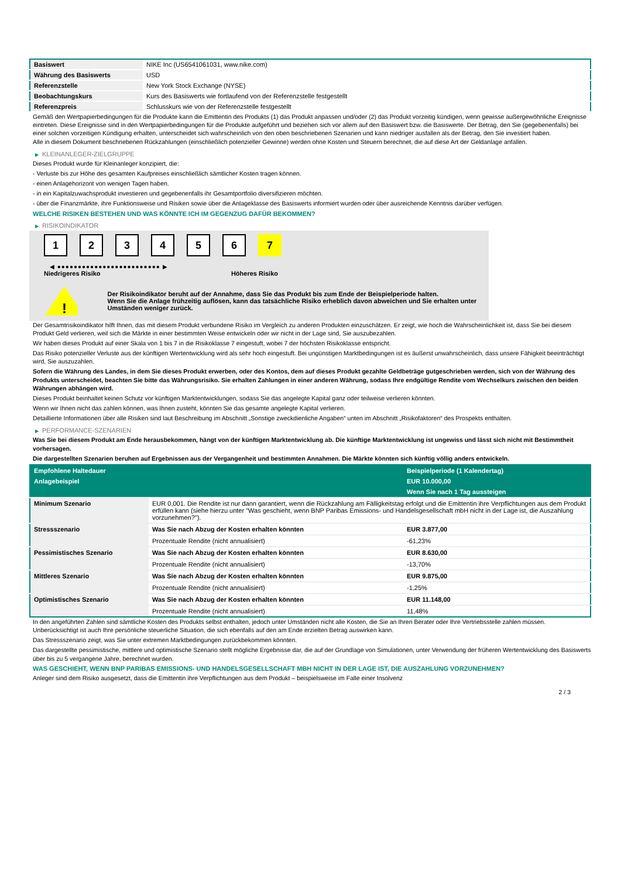| Basiswert | NIKE Inc (US6541061031, www.nike.com) |
| Währung des Basiswerts | USD |
| Referenzstelle | New York Stock Exchange (NYSE) |
| Beobachtungskurs | Kurs des Basiswerts wie fortlaufend von der Referenzstelle festgestellt |
| Referenzpreis | Schlusskurs wie von der Referenzstelle festgestellt |
Gemäß den Wertpapierbedingungen für die Produkte kann die Emittentin des Produkts (1) das Produkt anpassen und/oder (2) das Produkt vorzeitig kündigen, wenn gewisse außergewöhnliche Ereignisse eintreten. Diese Ereignisse sind in den Wertpapierbedingungen für die Produkte aufgeführt und beziehen sich vor allem auf den Basiswert bzw. die Basiswerte. Der Betrag, den Sie (gegebenenfalls) bei einer solchen vorzeitigen Kündigung erhalten, unterscheidet sich wahrscheinlich von den oben beschriebenen Szenarien und kann niedriger ausfallen als der Betrag, den Sie investiert haben.
Alle in diesem Dokument beschriebenen Rückzahlungen (einschließlich potenzieller Gewinne) werden ohne Kosten und Steuern berechnet, die auf diese Art der Geldanlage anfallen.
▶ KLEINANLEGER-ZIELGRUPPE
Dieses Produkt wurde für Kleinanleger konzipiert, die:
- Verluste bis zur Höhe des gesamten Kaufpreises einschließlich sämtlicher Kosten tragen können.
- einen Anlagehorizont von wenigen Tagen haben.
- in ein Kapitalzuwachsprodukt investieren und gegebenenfalls ihr Gesamtportfolio diversifizieren möchten.
- über die Finanzmärkte, ihre Funktionsweise und Risiken sowie über die Anlageklasse des Basiswerts informiert wurden oder über ausreichende Kenntnis darüber verfügen.
WELCHE RISIKEN BESTEHEN UND WAS KÖNNTE ICH IM GEGENZUG DAFÜR BEKOMMEN?
▶ RISIKOINDIKATOR
123456 7
◀ ●●●●●●●●●●●●●●●●●●●●●●●●● ▶
Niedrigeres Risiko Höheres Risiko
!
Der Risikoindikator beruht auf der Annahme, dass Sie das Produkt bis zum Ende der Beispielperiode halten.
Wenn Sie die Anlage frühzeitig auflösen, kann das tatsächliche Risiko erheblich davon abweichen und Sie erhalten unter Umständen weniger zurück.
Der Gesamtrisikoindikator hilft Ihnen, das mit diesem Produkt verbundene Risiko im Vergleich zu anderen Produkten einzuschätzen. Er zeigt, wie hoch die Wahrscheinlichkeit ist, dass Sie bei diesem Produkt Geld verlieren, weil sich die Märkte in einer bestimmten Weise entwickeln oder wir nicht in der Lage sind, Sie auszubezahlen.
Wir haben dieses Produkt auf einer Skala von 1 bis 7 in die Risikoklasse 7 eingestuft, wobei 7 der höchsten Risikoklasse entspricht.
Das Risiko potenzieller Verluste aus der künftigen Wertentwicklung wird als sehr hoch eingestuft. Bei ungünstigen Marktbedingungen ist es äußerst unwahrscheinlich, dass unsere Fähigkeit beeinträchtigt wird, Sie auszuzahlen.
Sofern die Währung des Landes, in dem Sie dieses Produkt erwerben, oder des Kontos, dem auf dieses Produkt gezahlte Geldbeträge gutgeschrieben werden, sich von der Währung des Produkts unterscheidet, beachten Sie bitte das Währungsrisiko. Sie erhalten Zahlungen in einer anderen Währung, sodass Ihre endgültige Rendite vom Wechselkurs zwischen den beiden Währungen abhängen wird.
Dieses Produkt beinhaltet keinen Schutz vor künftigen Marktentwicklungen, sodass Sie das angelegte Kapital ganz oder teilweise verlieren könnten.
Wenn wir Ihnen nicht das zahlen können, was Ihnen zusteht, könnten Sie das gesamte angelegte Kapital verlieren.
Detaillierte Informationen über alle Risiken sind laut Beschreibung im Abschnitt „Sonstige zweckdienliche Angaben“ unten im Abschnitt „Risikofaktoren“ des Prospekts enthalten.
▶ PERFORMANCE-SZENARIEN
Was Sie bei diesem Produkt am Ende herausbekommen, hängt von der künftigen Marktentwicklung ab. Die künftige Marktentwicklung ist ungewiss und lässt sich nicht mit Bestimmtheit vorhersagen.
Die dargestellten Szenarien beruhen auf Ergebnissen aus der Vergangenheit und bestimmten Annahmen. Die Märkte könnten sich künftig völlig anders entwickeln.
| Empfohlene Haltedauer | | Beispielperiode (1 Kalendertag) |
| --- | --- | --- |
| Anlagebeispiel | | EUR 10.000,00 |
| | | Wenn Sie nach 1 Tag aussteigen |
| Minimum Szenario | EUR 0,001. Die Rendite ist nur dann garantiert, wenn die Rückzahlung am Fälligkeitstag erfolgt und die Emittentin ihre Verpflichtungen aus dem Produkt erfüllen kann (siehe hierzu unter "Was geschieht, wenn BNP Paribas Emissions- und Handelsgesellschaft mbH nicht in der Lage ist, die Auszahlung vorzunehmen?"). | |
| Stressszenario | Was Sie nach Abzug der Kosten erhalten könnten | EUR 3.877,00 |
| | Prozentuale Rendite (nicht annualisiert) | -61,23% |
| Pessimistisches Szenario | Was Sie nach Abzug der Kosten erhalten könnten | EUR 8.630,00 |
| | Prozentuale Rendite (nicht annualisiert) | -13,70% |
| Mittleres Szenario | Was Sie nach Abzug der Kosten erhalten könnten | EUR 9.875,00 |
| | Prozentuale Rendite (nicht annualisiert) | -1,25% |
| Optimistisches Szenario | Was Sie nach Abzug der Kosten erhalten könnten | EUR 11.148,00 |
| | Prozentuale Rendite (nicht annualisiert) | 11,48% |
In den angeführten Zahlen sind sämtliche Kosten des Produkts selbst enthalten, jedoch unter Umständen nicht alle Kosten, die Sie an Ihren Berater oder Ihre Vertriebsstelle zahlen müssen. Unberücksichtigt ist auch Ihre persönliche steuerliche Situation, die sich ebenfalls auf den am Ende erzielten Betrag auswirken kann.
Das Stressszenario zeigt, was Sie unter extremen Marktbedingungen zurückbekommen könnten.
Das dargestellte pessimistische, mittlere und optimistische Szenario stellt mögliche Ergebnisse dar, die auf der Grundlage von Simulationen, unter Verwendung der früheren Wertentwicklung des Basiswerts über bis zu 5 vergangene Jahre, berechnet wurden.
WAS GESCHIEHT, WENN BNP PARIBAS EMISSIONS- UND HANDELSGESELLSCHAFT MBH NICHT IN DER LAGE IST, DIE AUSZAHLUNG VORZUNEHMEN?
Anleger sind dem Risiko ausgesetzt, dass die Emittentin ihre Verpflichtungen aus dem Produkt – beispielsweise im Falle einer Insolvenz
2 / 3